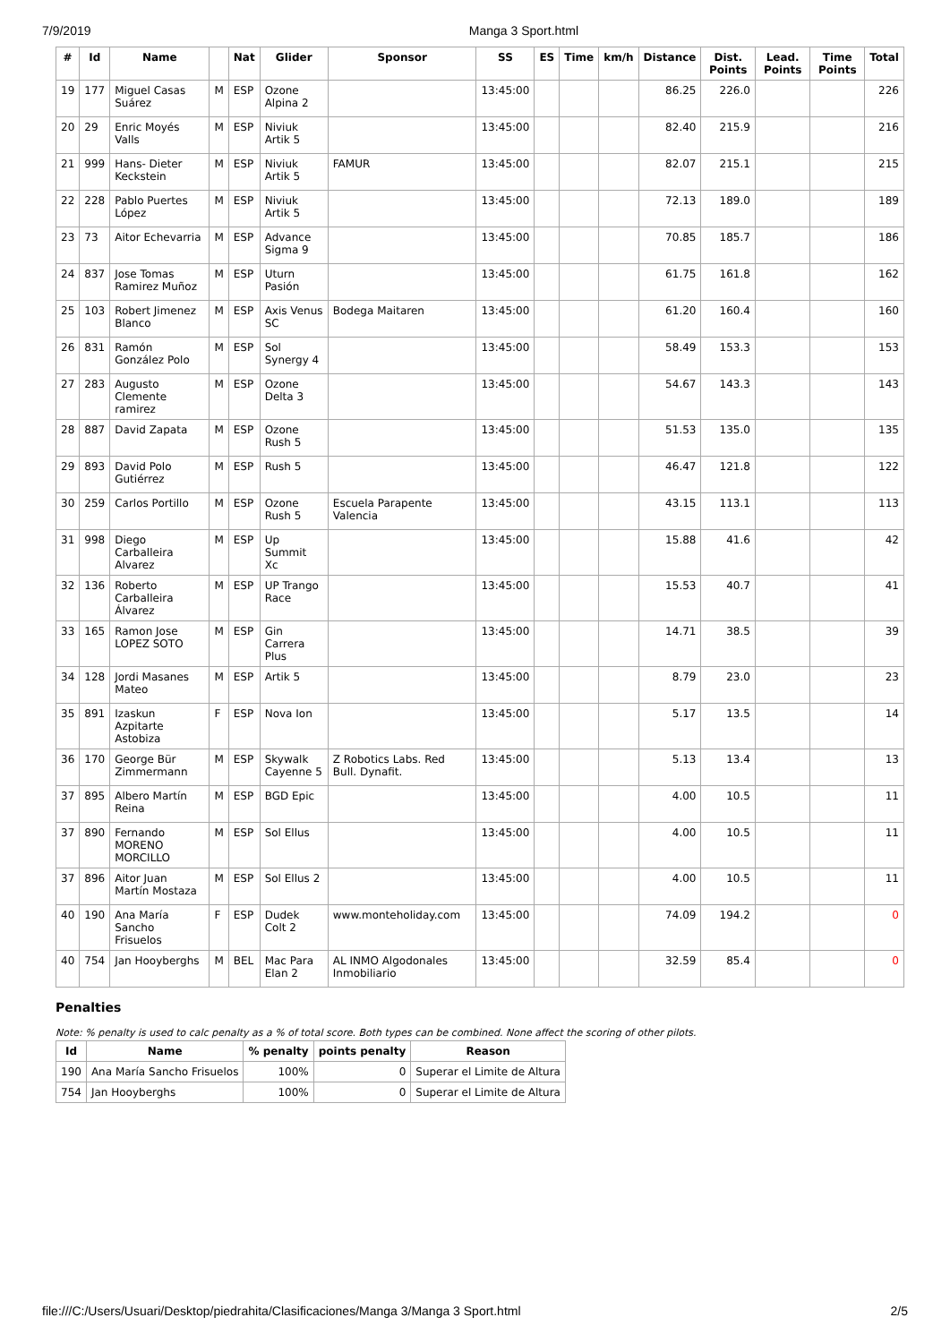7/9/2019 Manga 3 Sport.html
| # | Id | Name | | Nat | Glider | Sponsor | SS | ES | Time | km/h | Distance | Dist. Points | Lead. Points | Time Points | Total |
| --- | --- | --- | --- | --- | --- | --- | --- | --- | --- | --- | --- | --- | --- | --- | --- |
| 19 | 177 | Miguel Casas Suárez | M | ESP | Ozone Alpina 2 | | 13:45:00 | | | | 86.25 | 226.0 | | | 226 |
| 20 | 29 | Enric Moyés Valls | M | ESP | Niviuk Artik 5 | | 13:45:00 | | | | 82.40 | 215.9 | | | 216 |
| 21 | 999 | Hans- Dieter Keckstein | M | ESP | Niviuk Artik 5 | FAMUR | 13:45:00 | | | | 82.07 | 215.1 | | | 215 |
| 22 | 228 | Pablo Puertes López | M | ESP | Niviuk Artik 5 | | 13:45:00 | | | | 72.13 | 189.0 | | | 189 |
| 23 | 73 | Aitor Echevarria | M | ESP | Advance Sigma 9 | | 13:45:00 | | | | 70.85 | 185.7 | | | 186 |
| 24 | 837 | Jose Tomas Ramirez Muñoz | M | ESP | Uturn Pasión | | 13:45:00 | | | | 61.75 | 161.8 | | | 162 |
| 25 | 103 | Robert Jimenez Blanco | M | ESP | Axis Venus SC | Bodega Maitaren | 13:45:00 | | | | 61.20 | 160.4 | | | 160 |
| 26 | 831 | Ramón González Polo | M | ESP | Sol Synergy 4 | | 13:45:00 | | | | 58.49 | 153.3 | | | 153 |
| 27 | 283 | Augusto Clemente ramirez | M | ESP | Ozone Delta 3 | | 13:45:00 | | | | 54.67 | 143.3 | | | 143 |
| 28 | 887 | David Zapata | M | ESP | Ozone Rush 5 | | 13:45:00 | | | | 51.53 | 135.0 | | | 135 |
| 29 | 893 | David Polo Gutiérrez | M | ESP | Rush 5 | | 13:45:00 | | | | 46.47 | 121.8 | | | 122 |
| 30 | 259 | Carlos Portillo | M | ESP | Ozone Rush 5 | Escuela Parapente Valencia | 13:45:00 | | | | 43.15 | 113.1 | | | 113 |
| 31 | 998 | Diego Carballeira Alvarez | M | ESP | Up Summit Xc | | 13:45:00 | | | | 15.88 | 41.6 | | | 42 |
| 32 | 136 | Roberto Carballeira Álvarez | M | ESP | UP Trango Race | | 13:45:00 | | | | 15.53 | 40.7 | | | 41 |
| 33 | 165 | Ramon Jose LOPEZ SOTO | M | ESP | Gin Carrera Plus | | 13:45:00 | | | | 14.71 | 38.5 | | | 39 |
| 34 | 128 | Jordi Masanes Mateo | M | ESP | Artik 5 | | 13:45:00 | | | | 8.79 | 23.0 | | | 23 |
| 35 | 891 | Izaskun Azpitarte Astobiza | F | ESP | Nova Ion | | 13:45:00 | | | | 5.17 | 13.5 | | | 14 |
| 36 | 170 | George Bür Zimmermann | M | ESP | Skywalk Cayenne 5 | Z Robotics Labs. Red Bull. Dynafit. | 13:45:00 | | | | 5.13 | 13.4 | | | 13 |
| 37 | 895 | Albero Martín Reina | M | ESP | BGD Epic | | 13:45:00 | | | | 4.00 | 10.5 | | | 11 |
| 37 | 890 | Fernando MORENO MORCILLO | M | ESP | Sol Ellus | | 13:45:00 | | | | 4.00 | 10.5 | | | 11 |
| 37 | 896 | Aitor Juan Martín Mostaza | M | ESP | Sol Ellus 2 | | 13:45:00 | | | | 4.00 | 10.5 | | | 11 |
| 40 | 190 | Ana María Sancho Frisuelos | F | ESP | Dudek Colt 2 | www.monteholiday.com | 13:45:00 | | | | 74.09 | 194.2 | | | 0 |
| 40 | 754 | Jan Hooyberghs | M | BEL | Mac Para Elan 2 | AL INMO Algodonales Inmobiliario | 13:45:00 | | | | 32.59 | 85.4 | | | 0 |
Penalties
Note: % penalty is used to calc penalty as a % of total score. Both types can be combined. None affect the scoring of other pilots.
| Id | Name | % penalty | points penalty | Reason |
| --- | --- | --- | --- | --- |
| 190 | Ana María Sancho Frisuelos | 100% | 0 | Superar el Limite de Altura |
| 754 | Jan Hooyberghs | 100% | 0 | Superar el Limite de Altura |
file:///C:/Users/Usuari/Desktop/piedrahita/Clasificaciones/Manga 3/Manga 3 Sport.html 2/5